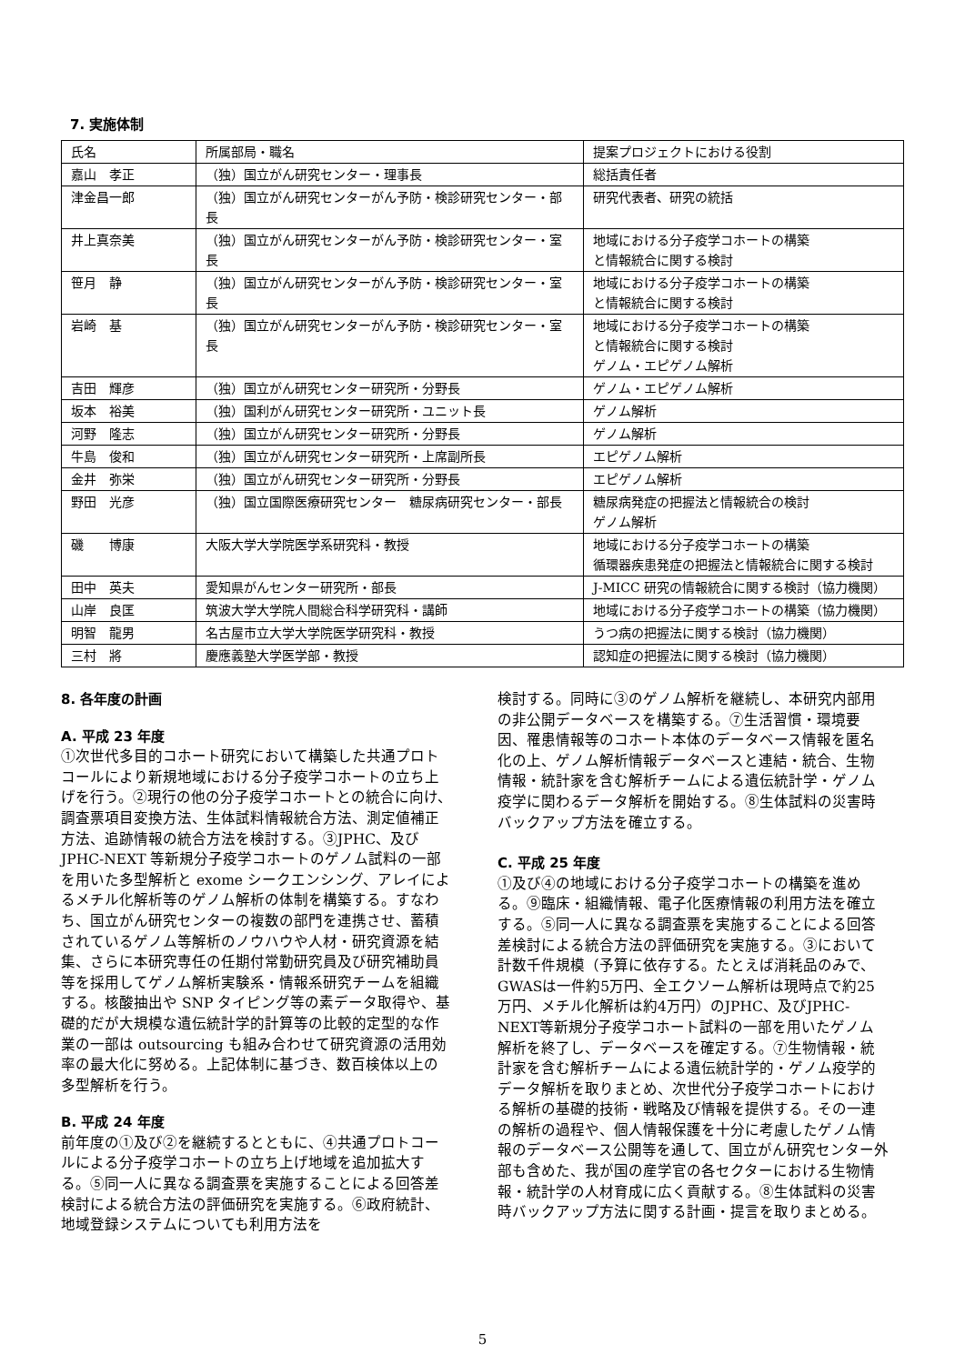7. 実施体制
| 氏名 | 所属部局・職名 | 提案プロジェクトにおける役割 |
| 嘉山 孝正 | （独）国立がん研究センター・理事長 | 総括責任者 |
| 津金昌一郎 | （独）国立がん研究センターがん予防・検診研究センター・部長 | 研究代表者、研究の統括 |
| 井上真奈美 | （独）国立がん研究センターがん予防・検診研究センター・室長 | 地域における分子疫学コホートの構築 と情報統合に関する検討 |
| 笹月 静 | （独）国立がん研究センターがん予防・検診研究センター・室長 | 地域における分子疫学コホートの構築 と情報統合に関する検討 |
| 岩崎 基 | （独）国立がん研究センターがん予防・検診研究センター・室長 | 地域における分子疫学コホートの構築 と情報統合に関する検討 ゲノム・エピゲノム解析 |
| 吉田 輝彦 | （独）国立がん研究センター研究所・分野長 | ゲノム・エピゲノム解析 |
| 坂本 裕美 | （独）国利がん研究センター研究所・ユニット長 | ゲノム解析 |
| 河野 隆志 | （独）国立がん研究センター研究所・分野長 | ゲノム解析 |
| 牛島 俊和 | （独）国立がん研究センター研究所・上席副所長 | エピゲノム解析 |
| 金井 弥栄 | （独）国立がん研究センター研究所・分野長 | エピゲノム解析 |
| 野田 光彦 | （独）国立国際医療研究センター 糖尿病研究センター・部長 | 糖尿病発症の把握法と情報統合の検討 ゲノム解析 |
| 磯 博康 | 大阪大学大学院医学系研究科・教授 | 地域における分子疫学コホートの構築 循環器疾患発症の把握法と情報統合に関する検討 |
| 田中 英夫 | 愛知県がんセンター研究所・部長 | J-MICC 研究の情報統合に関する検討（協力機関） |
| 山岸 良匡 | 筑波大学大学院人間総合科学研究科・講師 | 地域における分子疫学コホートの構築（協力機関） |
| 明智 龍男 | 名古屋市立大学大学院医学研究科・教授 | うつ病の把握法に関する検討（協力機関） |
| 三村 將 | 慶應義塾大学医学部・教授 | 認知症の把握法に関する検討（協力機関） |
8. 各年度の計画
A. 平成 23 年度
①次世代多目的コホート研究において構築した共通プロトコールにより新規地域における分子疫学コホートの立ち上げを行う。②現行の他の分子疫学コホートとの統合に向け、調査票項目変換方法、生体試料情報統合方法、測定値補正方法、追跡情報の統合方法を検討する。③JPHC、及び JPHC-NEXT 等新規分子疫学コホートのゲノム試料の一部を用いた多型解析と exome シークエンシング、アレイによるメチル化解析等のゲノム解析の体制を構築する。すなわち、国立がん研究センターの複数の部門を連携させ、蓄積されているゲノム等解析のノウハウや人材・研究資源を結集、さらに本研究専任の任期付常勤研究員及び研究補助員等を採用してゲノム解析実験系・情報系研究チームを組織する。核酸抽出や SNP タイピング等の素データ取得や、基礎的だが大規模な遺伝統計学的計算等の比較的定型的な作業の一部は outsourcing も組み合わせて研究資源の活用効率の最大化に努める。上記体制に基づき、数百検体以上の多型解析を行う。
B. 平成 24 年度
前年度の①及び②を継続するとともに、④共通プロトコールによる分子疫学コホートの立ち上げ地域を追加拡大する。⑤同一人に異なる調査票を実施することによる回答差検討による統合方法の評価研究を実施する。⑥政府統計、地域登録システムについても利用方法を
検討する。同時に③のゲノム解析を継続し、本研究内部用の非公開データベースを構築する。⑦生活習慣・環境要因、罹患情報等のコホート本体のデータベース情報を匿名化の上、ゲノム解析情報データベースと連結・統合、生物情報・統計家を含む解析チームによる遺伝統計学・ゲノム疫学に関わるデータ解析を開始する。⑧生体試料の災害時バックアップ方法を確立する。
C. 平成 25 年度
①及び④の地域における分子疫学コホートの構築を進める。⑨臨床・組織情報、電子化医療情報の利用方法を確立する。⑤同一人に異なる調査票を実施することによる回答差検討による統合方法の評価研究を実施する。③において計数千件規模（予算に依存する。たとえば消耗品のみで、GWASは一件約5万円、全エクソーム解析は現時点で約25万円、メチル化解析は約4万円）のJPHC、及びJPHC-NEXT等新規分子疫学コホート試料の一部を用いたゲノム解析を終了し、データベースを確定する。⑦生物情報・統計家を含む解析チームによる遺伝統計学的・ゲノム疫学的データ解析を取りまとめ、次世代分子疫学コホートにおける解析の基礎的技術・戦略及び情報を提供する。その一連の解析の過程や、個人情報保護を十分に考慮したゲノム情報のデータベース公開等を通して、国立がん研究センター外部も含めた、我が国の産学官の各セクターにおける生物情報・統計学の人材育成に広く貢献する。⑧生体試料の災害時バックアップ方法に関する計画・提言を取りまとめる。
5